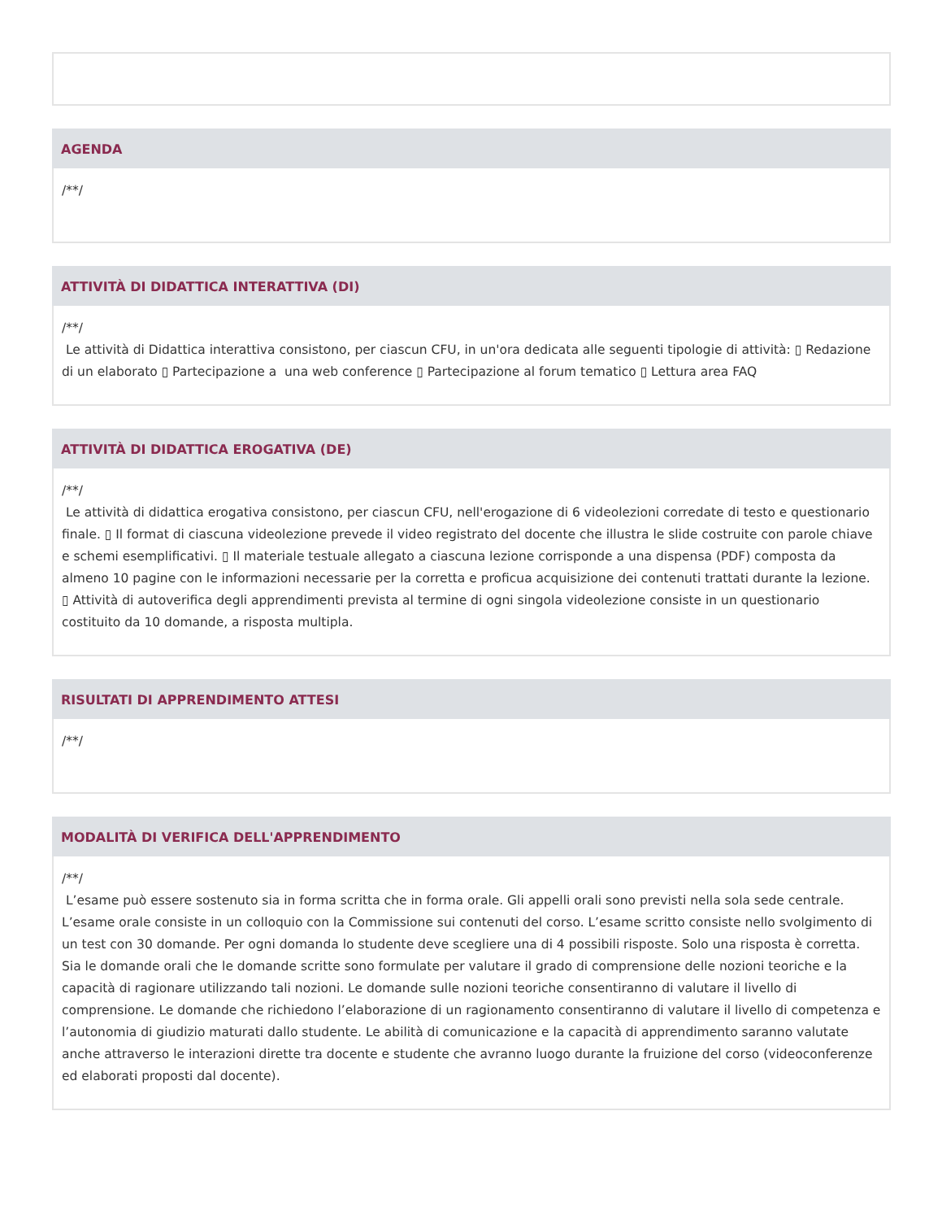AGENDA
/**/
ATTIVITÀ DI DIDATTICA INTERATTIVA (DI)
/**/
Le attività di Didattica interattiva consistono, per ciascun CFU, in un'ora dedicata alle seguenti tipologie di attività: ▯ Redazione di un elaborato ▯ Partecipazione a una web conference ▯ Partecipazione al forum tematico ▯ Lettura area FAQ
ATTIVITÀ DI DIDATTICA EROGATIVA (DE)
/**/
Le attività di didattica erogativa consistono, per ciascun CFU, nell'erogazione di 6 videolezioni corredate di testo e questionario finale. ▯ Il format di ciascuna videolezione prevede il video registrato del docente che illustra le slide costruite con parole chiave e schemi esemplificativi. ▯ Il materiale testuale allegato a ciascuna lezione corrisponde a una dispensa (PDF) composta da almeno 10 pagine con le informazioni necessarie per la corretta e proficua acquisizione dei contenuti trattati durante la lezione. ▯ Attività di autoverifica degli apprendimenti prevista al termine di ogni singola videolezione consiste in un questionario costituito da 10 domande, a risposta multipla.
RISULTATI DI APPRENDIMENTO ATTESI
/**/
MODALITÀ DI VERIFICA DELL'APPRENDIMENTO
/**/
L’esame può essere sostenuto sia in forma scritta che in forma orale. Gli appelli orali sono previsti nella sola sede centrale. L’esame orale consiste in un colloquio con la Commissione sui contenuti del corso. L’esame scritto consiste nello svolgimento di un test con 30 domande. Per ogni domanda lo studente deve scegliere una di 4 possibili risposte. Solo una risposta è corretta. Sia le domande orali che le domande scritte sono formulate per valutare il grado di comprensione delle nozioni teoriche e la capacità di ragionare utilizzando tali nozioni. Le domande sulle nozioni teoriche consentiranno di valutare il livello di comprensione. Le domande che richiedono l’elaborazione di un ragionamento consentiranno di valutare il livello di competenza e l’autonomia di giudizio maturati dallo studente. Le abilità di comunicazione e la capacità di apprendimento saranno valutate anche attraverso le interazioni dirette tra docente e studente che avranno luogo durante la fruizione del corso (videoconferenze ed elaborati proposti dal docente).